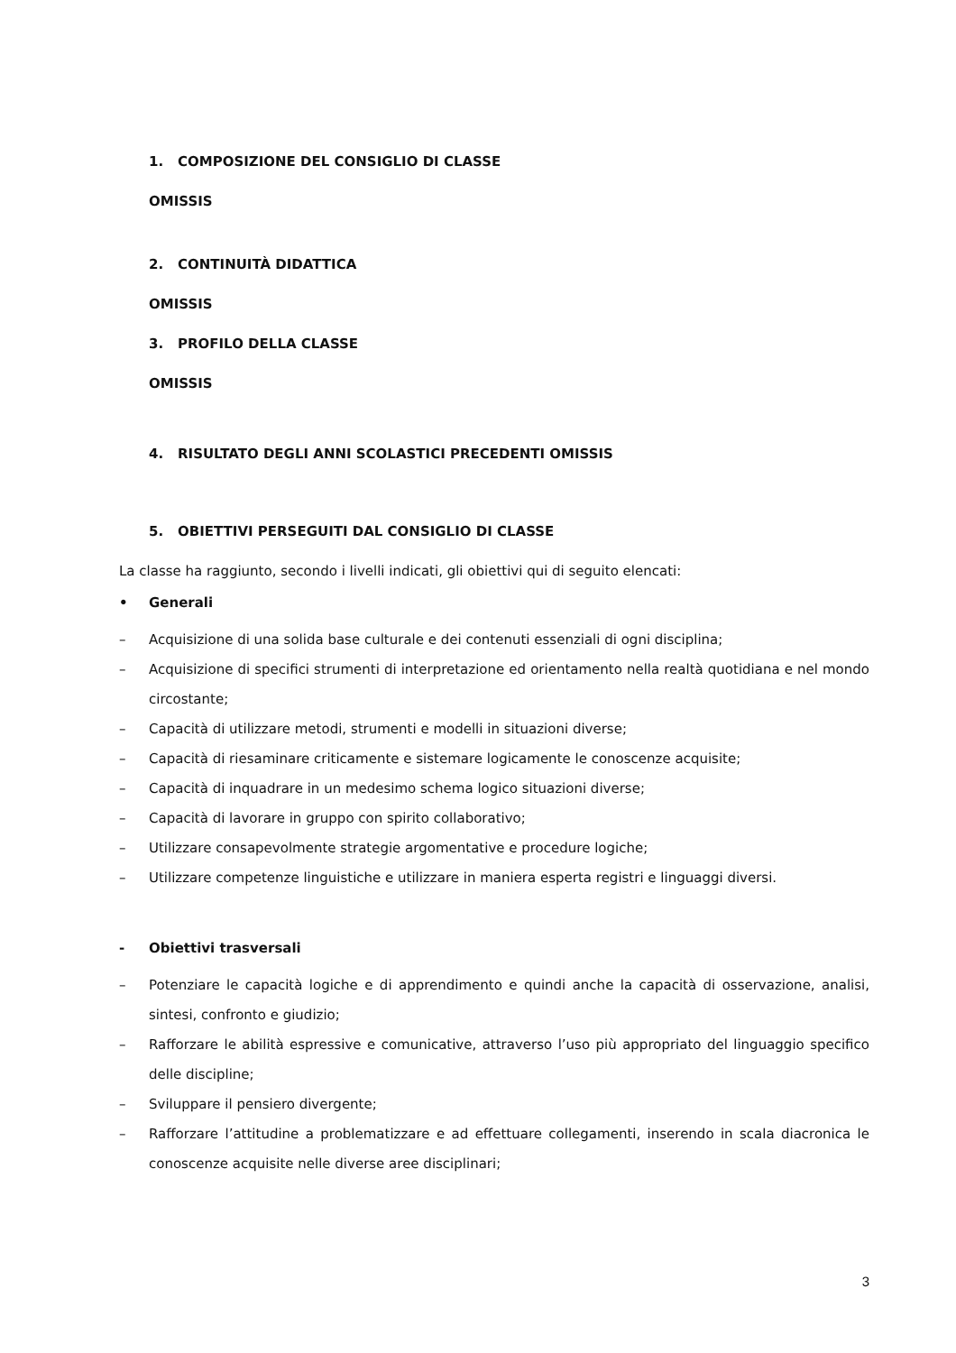1. COMPOSIZIONE DEL CONSIGLIO DI CLASSE
OMISSIS
2. CONTINUITÀ DIDATTICA
OMISSIS
3. PROFILO DELLA CLASSE
OMISSIS
4. RISULTATO DEGLI ANNI SCOLASTICI PRECEDENTI OMISSIS
5. OBIETTIVI PERSEGUITI DAL CONSIGLIO DI CLASSE
La classe ha raggiunto, secondo i livelli indicati, gli obiettivi qui di seguito elencati:
• Generali
– Acquisizione di una solida base culturale e dei contenuti essenziali di ogni disciplina;
– Acquisizione di specifici strumenti di interpretazione ed orientamento nella realtà quotidiana e nel mondo circostante;
– Capacità di utilizzare metodi, strumenti e modelli in situazioni diverse;
– Capacità di riesaminare criticamente e sistemare logicamente le conoscenze acquisite;
– Capacità di inquadrare in un medesimo schema logico situazioni diverse;
– Capacità di lavorare in gruppo con spirito collaborativo;
– Utilizzare consapevolmente strategie argomentative e procedure logiche;
– Utilizzare competenze linguistiche e utilizzare in maniera esperta registri e linguaggi diversi.
- Obiettivi trasversali
– Potenziare le capacità logiche e di apprendimento e quindi anche la capacità di osservazione, analisi, sintesi, confronto e giudizio;
– Rafforzare le abilità espressive e comunicative, attraverso l’uso più appropriato del linguaggio specifico delle discipline;
– Sviluppare il pensiero divergente;
– Rafforzare l’attitudine a problematizzare e ad effettuare collegamenti, inserendo in scala diacronica le conoscenze acquisite nelle diverse aree disciplinari;
3